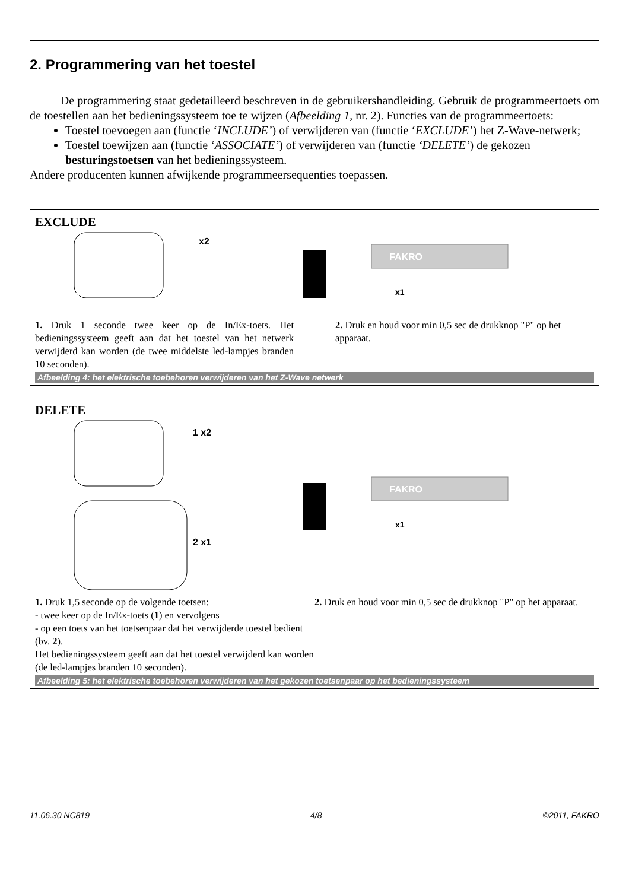2. Programmering van het toestel
De programmering staat gedetailleerd beschreven in de gebruikershandleiding. Gebruik de programmeertoets om de toestellen aan het bedieningssysteem toe te wijzen (Afbeelding 1, nr. 2). Functies van de programmeertoets:
Toestel toevoegen aan (functie ‘INCLUDE’) of verwijderen van (functie ‘EXCLUDE’) het Z-Wave-netwerk;
Toestel toewijzen aan (functie ‘ASSOCIATE’) of verwijderen van (functie ‘DELETE’) de gekozen besturingstoetsen van het bedieningssysteem.
Andere producenten kunnen afwijkende programmeersequenties toepassen.
EXCLUDE
x2
FAKRO
x1
1. Druk 1 seconde twee keer op de In/Ex-toets. Het bedieningssysteem geeft aan dat het toestel van het netwerk verwijderd kan worden (de twee middelste led-lampjes branden 10 seconden).
2. Druk en houd voor min 0,5 sec de drukknop "P" op het apparaat.
Afbeelding 4: het elektrische toebehoren verwijderen van het Z-Wave netwerk
DELETE
1 x2
2 x1
FAKRO
x1
1. Druk 1,5 seconde op de volgende toetsen:
- twee keer op de In/Ex-toets (1) en vervolgens
- op een toets van het toetsenpaar dat het verwijderde toestel bedient (bv. 2).
Het bedieningssysteem geeft aan dat het toestel verwijderd kan worden (de led-lampjes branden 10 seconden).
2. Druk en houd voor min 0,5 sec de drukknop "P" op het apparaat.
Afbeelding 5: het elektrische toebehoren verwijderen van het gekozen toetsenpaar op het bedieningssysteem
11.06.30 NC819 4/8 ©2011, FAKRO